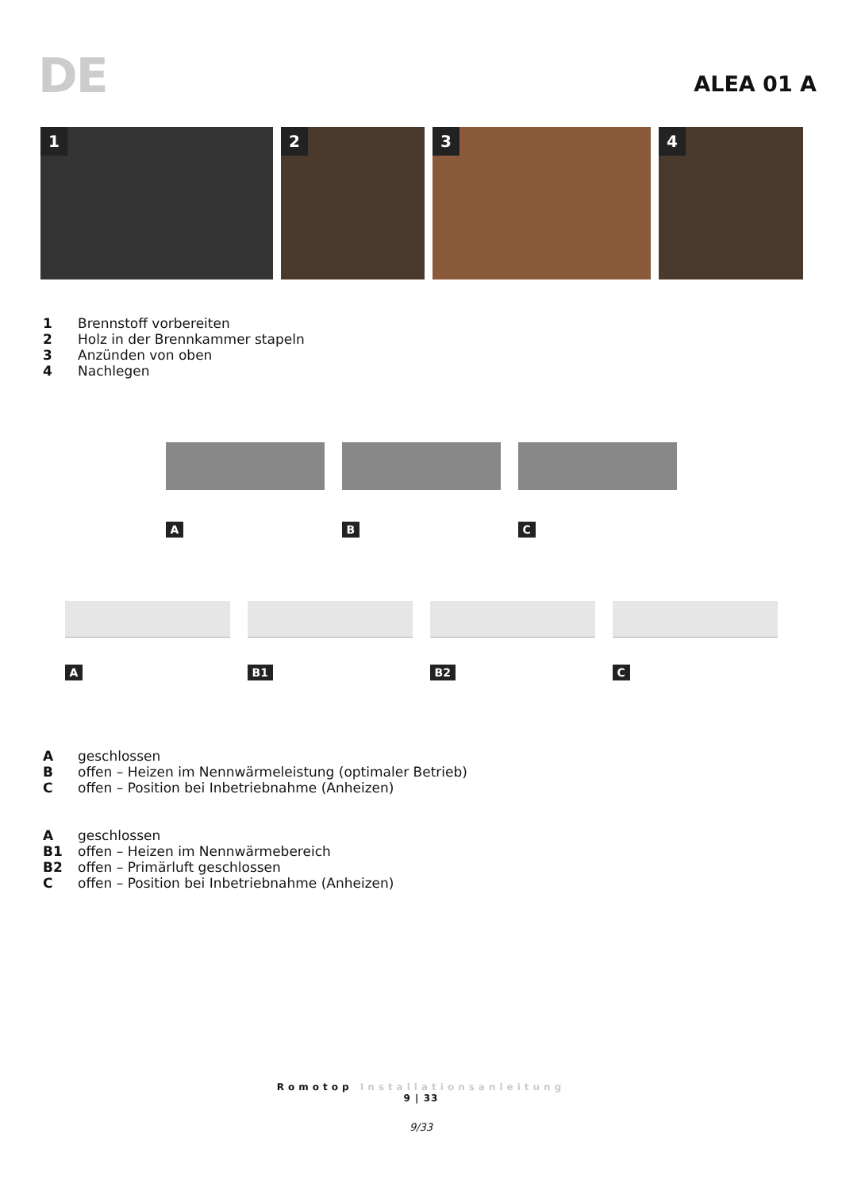DE
ALEA 01 A
1
2
3
4
1 Brennstoff vorbereiten
2 Holz in der Brennkammer stapeln
3 Anzünden von oben
4 Nachlegen
A
B
C
A
B1
B2
C
Ageschlossen
Boffen – Heizen im Nennwärmeleistung (optimaler Betrieb)
Coffen – Position bei Inbetriebnahme (Anheizen)
Ageschlossen
B1 offen – Heizen im Nennwärmebereich
B2 offen – Primärluft geschlossen
Coffen – Position bei Inbetriebnahme (Anheizen)
Romotop Installationsanleitung
9 | 33
9/33